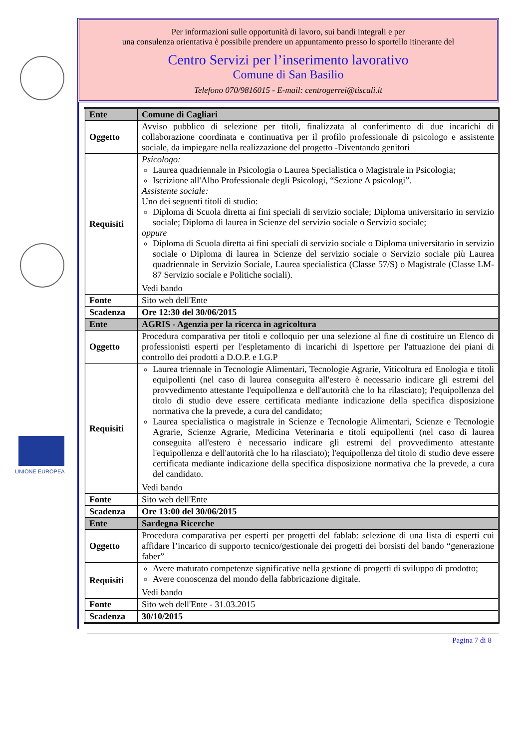UNIONE EUROPEA
Per informazioni sulle opportunità di lavoro, sui bandi integrali e per
una consulenza orientativa è possibile prendere un appuntamento presso lo sportello itinerante del
Centro Servizi per l’inserimento lavorativo
Comune di San Basilio
Telefono 070/9816015 - E-mail: centrogerrei@tiscali.it
| Ente | Comune di Cagliari |
| Oggetto | Avviso pubblico di selezione per titoli, finalizzata al conferimento di due incarichi di collaborazione coordinata e continuativa per il profilo professionale di psicologo e assistente sociale, da impiegare nella realizzazione del progetto -Diventando genitori |
| Requisiti | Psicologo: Laurea quadriennale in Psicologia o Laurea Specialistica o Magistrale in Psicologia; Iscrizione all'Albo Professionale degli Psicologi, “Sezione A psicologi”. Assistente sociale: Uno dei seguenti titoli di studio: Diploma di Scuola diretta ai fini speciali di servizio sociale; Diploma universitario in servizio sociale; Diploma di laurea in Scienze del servizio sociale o Servizio sociale; oppure Diploma di Scuola diretta ai fini speciali di servizio sociale o Diploma universitario in servizio sociale o Diploma di laurea in Scienze del servizio sociale o Servizio sociale più Laurea quadriennale in Servizio Sociale, Laurea specialistica (Classe 57/S) o Magistrale (Classe LM-87 Servizio sociale e Politiche sociali). Vedi bando |
| Fonte | Sito web dell'Ente |
| Scadenza | Ore 12:30 del 30/06/2015 |
| Ente | AGRIS - Agenzia per la ricerca in agricoltura |
| Oggetto | Procedura comparativa per titoli e colloquio per una selezione al fine di costituire un Elenco di professionisti esperti per l'espletamento di incarichi di Ispettore per l'attuazione dei piani di controllo dei prodotti a D.O.P. e I.G.P |
| Requisiti | Laurea triennale in Tecnologie Alimentari, Tecnologie Agrarie, Viticoltura ed Enologia e titoli equipollenti (nel caso di laurea conseguita all'estero è necessario indicare gli estremi del provvedimento attestante l'equipollenza e dell'autorità che lo ha rilasciato); l'equipollenza del titolo di studio deve essere certificata mediante indicazione della specifica disposizione normativa che la prevede, a cura del candidato; Laurea specialistica o magistrale in Scienze e Tecnologie Alimentari, Scienze e Tecnologie Agrarie, Scienze Agrarie, Medicina Veterinaria e titoli equipollenti (nel caso di laurea conseguita all'estero è necessario indicare gli estremi del provvedimento attestante l'equipollenza e dell'autorità che lo ha rilasciato); l'equipollenza del titolo di studio deve essere certificata mediante indicazione della specifica disposizione normativa che la prevede, a cura del candidato. Vedi bando |
| Fonte | Sito web dell'Ente |
| Scadenza | Ore 13:00 del 30/06/2015 |
| Ente | Sardegna Ricerche |
| Oggetto | Procedura comparativa per esperti per progetti del fablab: selezione di una lista di esperti cui affidare l’incarico di supporto tecnico/gestionale dei progetti dei borsisti del bando “generazione faber” |
| Requisiti | Avere maturato competenze significative nella gestione di progetti di sviluppo di prodotto; Avere conoscenza del mondo della fabbricazione digitale. Vedi bando |
| Fonte | Sito web dell'Ente - 31.03.2015 |
| Scadenza | 30/10/2015 |
Pagina 7 di 8